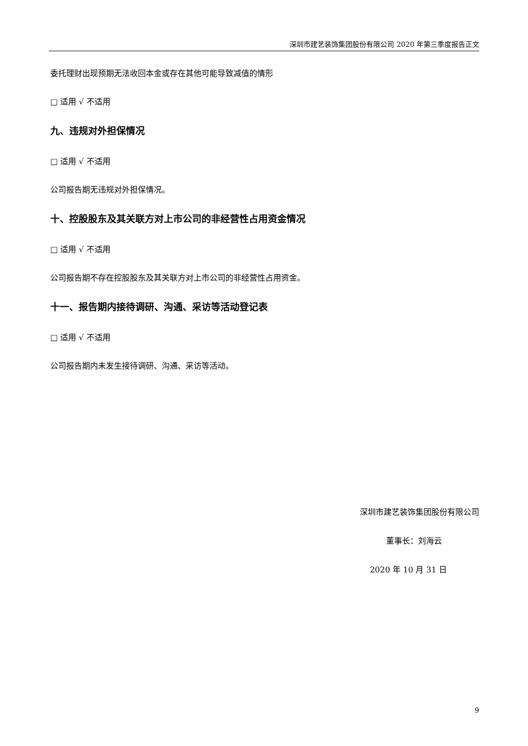深圳市建艺装饰集团股份有限公司 2020 年第三季度报告正文
委托理财出现预期无法收回本金或存在其他可能导致减值的情形
□ 适用 √ 不适用
九、违规对外担保情况
□ 适用 √ 不适用
公司报告期无违规对外担保情况。
十、控股股东及其关联方对上市公司的非经营性占用资金情况
□ 适用 √ 不适用
公司报告期不存在控股股东及其关联方对上市公司的非经营性占用资金。
十一、报告期内接待调研、沟通、采访等活动登记表
□ 适用 √ 不适用
公司报告期内未发生接待调研、沟通、采访等活动。
深圳市建艺装饰集团股份有限公司
董事长：刘海云
2020 年 10 月 31 日
9